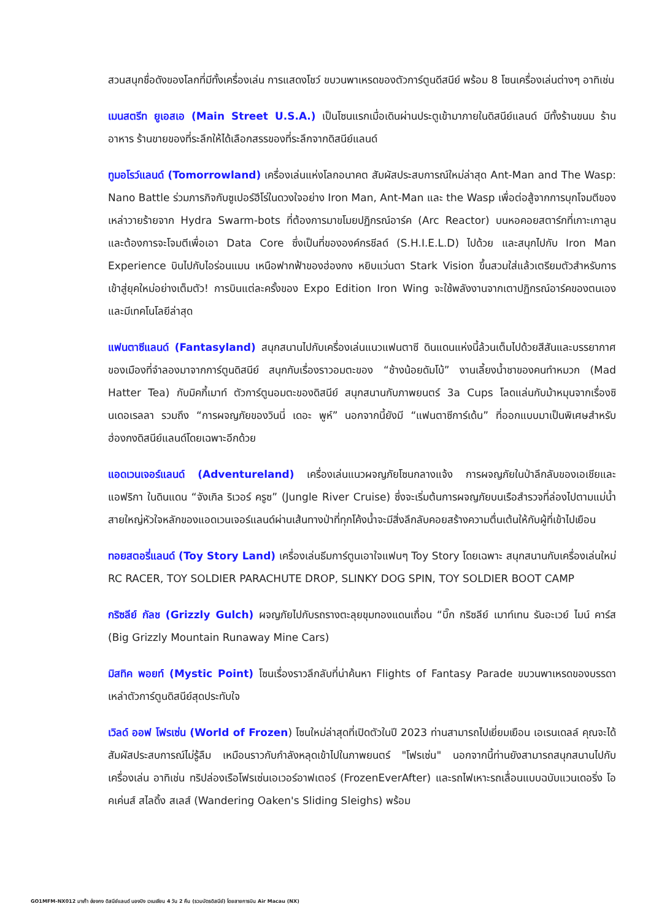สวนสนุกชื่อดังของโลกที่มีทั้งเครื่องเล่น การแสดงโชว์ ขบวนพาเหรดของตัวการ์ตูนดีสนีย์ พร้อม 8 โซนเครื่องเล่นต่างๆ อาทิเช่น
เมนสตรีท ยูเอสเอ (Main Street U.S.A.) เป็นโซนแรกเมื่อเดินผ่านประตูเข้ามาภายในดิสนีย์แลนด์ มีทั้งร้านขนม ร้านอาหาร ร้านขายของที่ระลึกให้ได้เลือกสรรของที่ระลึกจากดิสนีย์แลนด์
ทูมอโรว์แลนด์ (Tomorrowland) เครื่องเล่นแห่งโลกอนาคต สัมผัสประสบการณ์ใหม่ล่าสุด Ant-Man and The Wasp: Nano Battle ร่วมภารกิจกับซูเปอร์ฮีโร่ในดวงใจอย่าง Iron Man, Ant-Man และ the Wasp เพื่อต่อสู้จากการบุกโจมตีของเหล่าวายร้ายจาก Hydra Swarm-bots ที่ต้องการมาขโมยปฏิกรณ์อาร์ค (Arc Reactor) บนหอคอยสตาร์กที่เกาะเกาลูน และต้องการจะโจมตีเพื่อเอา Data Core ซึ่งเป็นที่ขององค์กรชีลด์ (S.H.I.E.L.D) ไปด้วย และสนุกไปกับ Iron Man Experience บินไปกับไอร่อนแมน เหนือฟากฟ้าของฮ่องกง หยิบแว่นตา Stark Vision ขึ้นสวมใส่แล้วเตรียมตัวสำหรับการเข้าสู่ยุคใหม่อย่างเต็มตัว! การบินแต่ละครั้งของ Expo Edition Iron Wing จะใช้พลังงานจากเตาปฏิกรณ์อาร์คของตนเองและมีเทคโนโลยีล่าสุด
แฟนตาซีแลนด์ (Fantasyland) สนุกสนานไปกับเครื่องเล่นแนวแฟนตาซี ดินแดนแห่งนี้ล้วนเต็มไปด้วยสีสันและบรรยากาศของเมืองที่จำลองมาจากการ์ตูนดิสนีย์ สนุกกับเรื่องราวอมตะของ “ช้างน้อยดัมโบ้” งานเลี้ยงน้ำชาของคนทำหมวก (Mad Hatter Tea) กับมิคกี้เมาท์ ตัวการ์ตูนอมตะของดิสนีย์ สนุกสนานกับภาพยนตร์ 3a Cups โลดแล่นกับม้าหมุนจากเรื่องซินเดอเรลลา รวมถึง “การผจญภัยของวินนี่ เดอะ พูห์” นอกจากนี้ยังมี “แฟนตาซีการ์เด้น” ที่ออกแบบมาเป็นพิเศษสำหรับฮ่องกงดิสนีย์แลนด์โดยเฉพาะอีกด้วย
แอดเวนเจอร์แลนด์ (Adventureland) เครื่องเล่นแนวผจญภัยโซนกลางแจ้ง การผจญภัยในป่าลึกลับของเอเชียและแอฟริกา ในดินแดน “จังเกิล ริเวอร์ ครูซ” (Jungle River Cruise) ซึ่งจะเริ่มต้นการผจญภัยบนเรือสำรวจที่ล่องไปตามแม่น้ำสายใหญ่หัวใจหลักของแอดเวนเจอร์แลนด์ผ่านเส้นทางป่าที่ทุกโค้งน้ำจะมีสิ่งลึกลับคอยสร้างความตื่นเต้นให้กับผู้ที่เข้าไปเยือน
ทอยสตอรี่แลนด์ (Toy Story Land) เครื่องเล่นธีมการ์ตูนเอาใจแฟนๆ Toy Story โดยเฉพาะ สนุกสนานกับเครื่องเล่นใหม่ RC RACER, TOY SOLDIER PARACHUTE DROP, SLINKY DOG SPIN, TOY SOLDIER BOOT CAMP
กริซลีย์ กัลช (Grizzly Gulch) ผจญภัยไปกับรถรางตะลุยขุมทองแดนเถื่อน “บิ๊ก กริซลีย์ เมาท์เทน รันอะเวย์ ไมน์ คาร์ส (Big Grizzly Mountain Runaway Mine Cars)
มิสทิค พอยท์ (Mystic Point) โซนเรื่องราวลึกลับที่น่าค้นหา Flights of Fantasy Parade ขบวนพาเหรดของบรรดาเหล่าตัวการ์ตูนดิสนีย์สุดประทับใจ
เวิลด์ ออฟ โฟรเซ่น (World of Frozen) โซนใหม่ล่าสุดที่เปิดตัวในปี 2023 ท่านสามารถไปเยี่ยมเยือน เอเรนเดลล์ คุณจะได้สัมผัสประสบการณ์ไม่รู้ลืม เหมือนราวกับกำลังหลุดเข้าไปในภาพยนตร์ "โฟรเซ่น" นอกจากนี้ท่านยังสามารถสนุกสนานไปกับเครื่องเล่น อาทิเช่น ทริปล่องเรือโฟรเซ่นเอเวอร์อาฟเตอร์ (FrozenEverAfter) และรถไฟเหาะรถเลื่อนแบบฉบับแวนเดอริ่ง โอคเค่นส์ สไลดิ้ง สเลส์ (Wandering Oaken's Sliding Sleighs) พร้อม
GO1MFM-NX012 มาเก๊า ฮ่องกง ดิสนีย์แลนด์ นองปิง เวเนเชียน 4 วัน 2 คืน (รวมบัตรดิสนีย์) โดยสายการบิน Air Macau (NX)